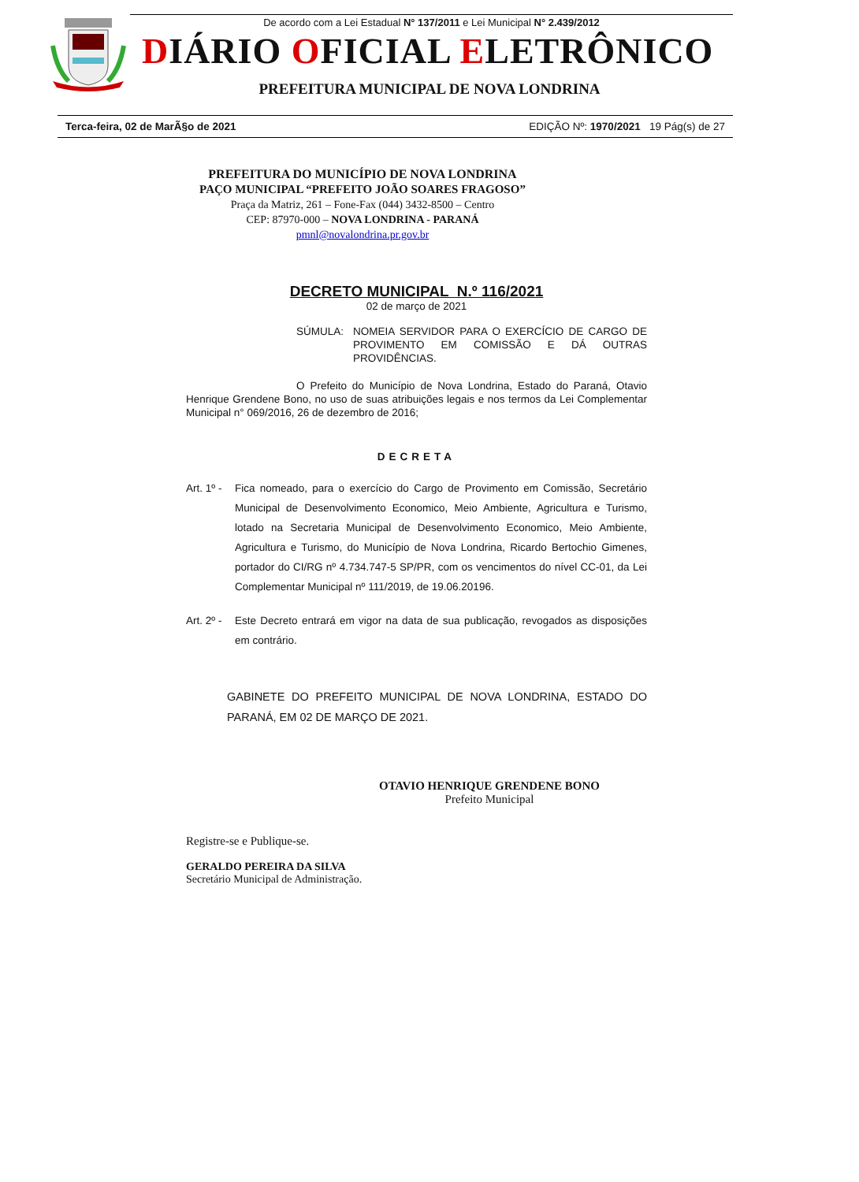De acordo com a Lei Estadual N° 137/2011 e Lei Municipal N° 2.439/2012
DIÁRIO OFICIAL ELETRÔNICO
PREFEITURA MUNICIPAL DE NOVA LONDRINA
Terca-feira, 02 de MarÃ§o de 2021 EDIÇÃO Nº: 1970/2021 19 Pág(s) de 27
PREFEITURA DO MUNICÍPIO DE NOVA LONDRINA
PAÇO MUNICIPAL “PREFEITO JOÃO SOARES FRAGOSO”
Praça da Matriz, 261 – Fone-Fax (044) 3432-8500 – Centro
CEP: 87970-000 – NOVA LONDRINA - PARANÁ
pmnl@novalondrina.pr.gov.br
DECRETO MUNICIPAL N.º 116/2021
02 de março de 2021
SÚMULA: NOMEIA SERVIDOR PARA O EXERCÍCIO DE CARGO DE PROVIMENTO EM COMISSÃO E DÁ OUTRAS PROVIDÊNCIAS.
O Prefeito do Município de Nova Londrina, Estado do Paraná, Otavio Henrique Grendene Bono, no uso de suas atribuições legais e nos termos da Lei Complementar Municipal n° 069/2016, 26 de dezembro de 2016;
DECRETA
Art. 1º -
Fica nomeado, para o exercício do Cargo de Provimento em Comissão, Secretário Municipal de Desenvolvimento Economico, Meio Ambiente, Agricultura e Turismo, lotado na Secretaria Municipal de Desenvolvimento Economico, Meio Ambiente, Agricultura e Turismo, do Município de Nova Londrina, Ricardo Bertochio Gimenes, portador do CI/RG nº 4.734.747-5 SP/PR, com os vencimentos do nível CC-01, da Lei Complementar Municipal nº 111/2019, de 19.06.20196.
Art. 2º -
Este Decreto entrará em vigor na data de sua publicação, revogados as disposições em contrário.
GABINETE DO PREFEITO MUNICIPAL DE NOVA LONDRINA, ESTADO DO PARANÁ, EM 02 DE MARÇO DE 2021.
OTAVIO HENRIQUE GRENDENE BONO
Prefeito Municipal
Registre-se e Publique-se.
GERALDO PEREIRA DA SILVA
Secretário Municipal de Administração.